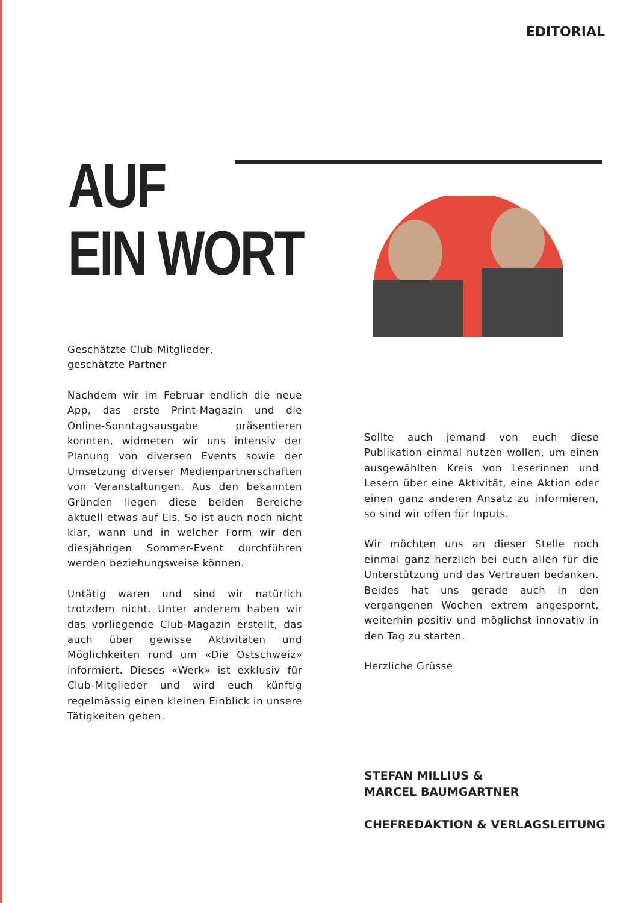EDITORIAL
AUF
EIN WORT
Geschätzte Club-Mitglieder,
geschätzte Partner
Nachdem wir im Februar endlich die neue App, das erste Print-Magazin und die Online-Sonntagsausgabe präsentieren konnten, widmeten wir uns intensiv der Planung von diversen Events sowie der Umsetzung diverser Medienpartnerschaften von Veranstaltungen. Aus den bekannten Gründen liegen diese beiden Bereiche aktuell etwas auf Eis. So ist auch noch nicht klar, wann und in welcher Form wir den diesjährigen Sommer-Event durchführen werden beziehungsweise können.
Untätig waren und sind wir natürlich trotzdem nicht. Unter anderem haben wir das vorliegende Club-Magazin erstellt, das auch über gewisse Aktivitäten und Möglichkeiten rund um «Die Ostschweiz» informiert. Dieses «Werk» ist exklusiv für Club-Mitglieder und wird euch künftig regelmässig einen kleinen Einblick in unsere Tätigkeiten geben.
Sollte auch jemand von euch diese Publikation einmal nutzen wollen, um einen ausgewählten Kreis von Leserinnen und Lesern über eine Aktivität, eine Aktion oder einen ganz anderen Ansatz zu informieren, so sind wir offen für Inputs.
Wir möchten uns an dieser Stelle noch einmal ganz herzlich bei euch allen für die Unterstützung und das Vertrauen bedanken. Beides hat uns gerade auch in den vergangenen Wochen extrem angespornt, weiterhin positiv und möglichst innovativ in den Tag zu starten.
Herzliche Grüsse
STEFAN MILLIUS &
MARCEL BAUMGARTNER
CHEFREDAKTION & VERLAGSLEITUNG